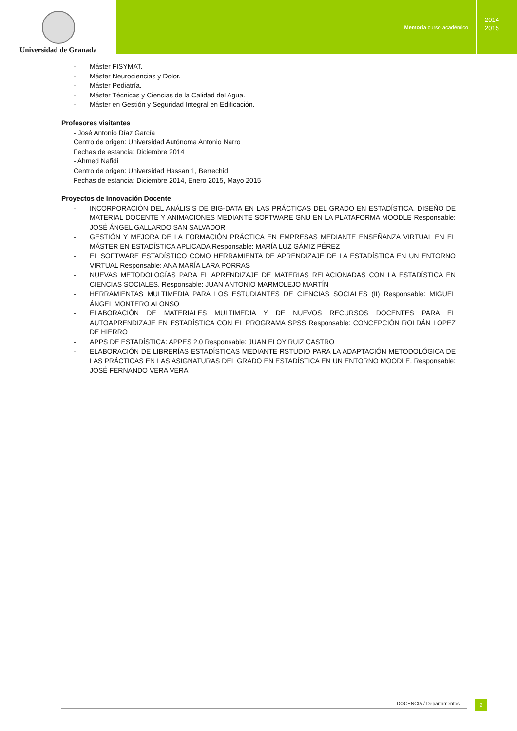Universidad de Granada
Memoria curso académico
2014
2015
- Máster FISYMAT.
- Máster Neurociencias y Dolor.
- Máster Pediatría.
- Máster Técnicas y Ciencias de la Calidad del Agua.
- Máster en Gestión y Seguridad Integral en Edificación.
Profesores visitantes
- José Antonio Díaz García
Centro de origen: Universidad Autónoma Antonio Narro
Fechas de estancia: Diciembre 2014
- Ahmed Nafidi
Centro de origen: Universidad Hassan 1, Berrechid
Fechas de estancia: Diciembre 2014, Enero 2015, Mayo 2015
Proyectos de Innovación Docente
- INCORPORACIÓN DEL ANÁLISIS DE BIG-DATA EN LAS PRÁCTICAS DEL GRADO EN ESTADÍSTICA. DISEÑO DE MATERIAL DOCENTE Y ANIMACIONES MEDIANTE SOFTWARE GNU EN LA PLATAFORMA MOODLE Responsable: JOSÉ ÁNGEL GALLARDO SAN SALVADOR
- GESTIÓN Y MEJORA DE LA FORMACIÓN PRÁCTICA EN EMPRESAS MEDIANTE ENSEÑANZA VIRTUAL EN EL MÁSTER EN ESTADÍSTICA APLICADA Responsable: MARÍA LUZ GÁMIZ PÉREZ
- EL SOFTWARE ESTADÍSTICO COMO HERRAMIENTA DE APRENDIZAJE DE LA ESTADÍSTICA EN UN ENTORNO VIRTUAL Responsable: ANA MARÍA LARA PORRAS
- NUEVAS METODOLOGÍAS PARA EL APRENDIZAJE DE MATERIAS RELACIONADAS CON LA ESTADÍSTICA EN CIENCIAS SOCIALES. Responsable: JUAN ANTONIO MARMOLEJO MARTÍN
- HERRAMIENTAS MULTIMEDIA PARA LOS ESTUDIANTES DE CIENCIAS SOCIALES (II) Responsable: MIGUEL ÁNGEL MONTERO ALONSO
- ELABORACIÓN DE MATERIALES MULTIMEDIA Y DE NUEVOS RECURSOS DOCENTES PARA EL AUTOAPRENDIZAJE EN ESTADÍSTICA CON EL PROGRAMA SPSS Responsable: CONCEPCIÓN ROLDÁN LOPEZ DE HIERRO
- APPS DE ESTADÍSTICA: APPES 2.0 Responsable: JUAN ELOY RUIZ CASTRO
- ELABORACIÓN DE LIBRERÍAS ESTADÍSTICAS MEDIANTE RSTUDIO PARA LA ADAPTACIÓN METODOLÓGICA DE LAS PRÁCTICAS EN LAS ASIGNATURAS DEL GRADO EN ESTADÍSTICA EN UN ENTORNO MOODLE. Responsable: JOSÉ FERNANDO VERA VERA
DOCENCIA / Departamentos
2